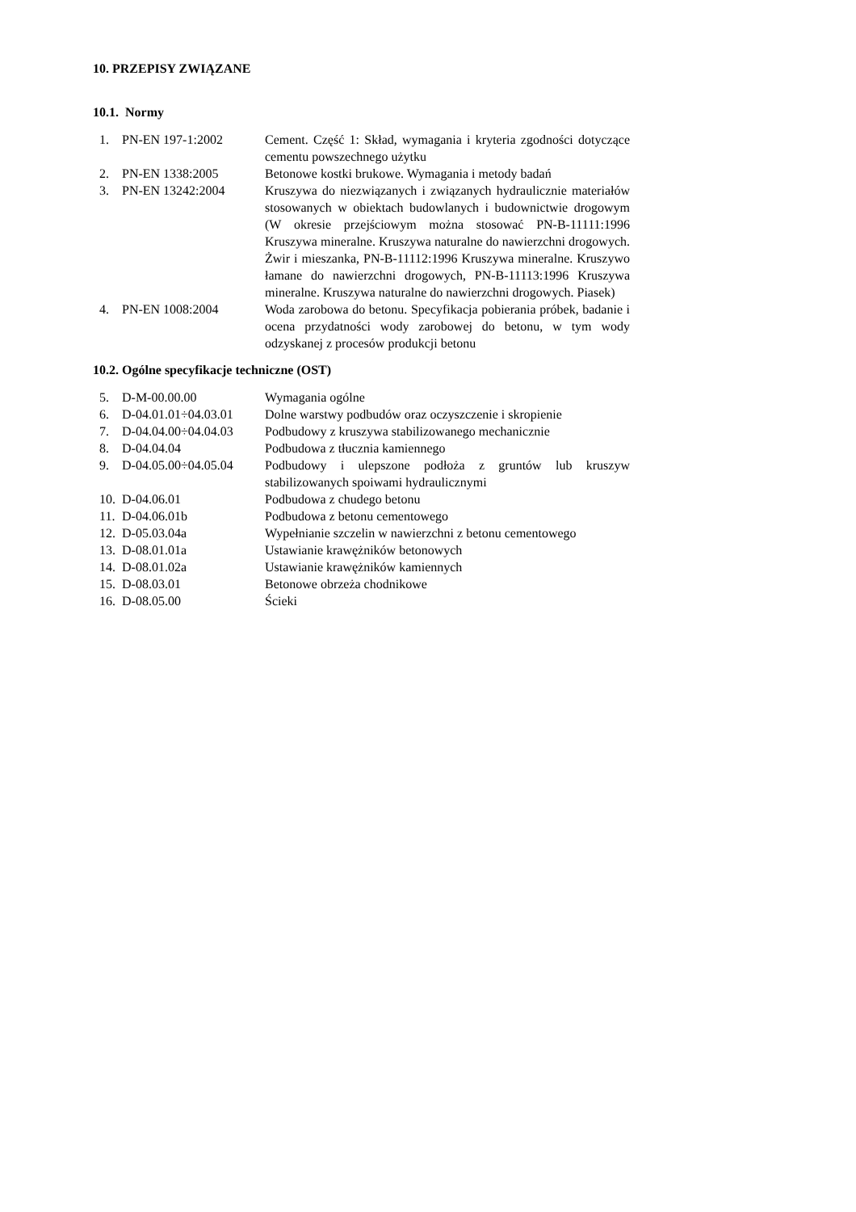10. PRZEPISY ZWIĄZANE
10.1. Normy
| 1. | PN-EN 197-1:2002 | Cement. Część 1: Skład, wymagania i kryteria zgodności dotyczące cementu powszechnego użytku |
| 2. | PN-EN 1338:2005 | Betonowe kostki brukowe. Wymagania i metody badań |
| 3. | PN-EN 13242:2004 | Kruszywa do niezwiązanych i związanych hydraulicznie materiałów stosowanych w obiektach budowlanych i budownictwie drogowym (W okresie przejściowym można stosować PN-B-11111:1996 Kruszywa mineralne. Kruszywa naturalne do nawierzchni drogowych. Żwir i mieszanka, PN-B-11112:1996 Kruszywa mineralne. Kruszywo łamane do nawierzchni drogowych, PN-B-11113:1996 Kruszywa mineralne. Kruszywa naturalne do nawierzchni drogowych. Piasek) |
| 4. | PN-EN 1008:2004 | Woda zarobowa do betonu. Specyfikacja pobierania próbek, badanie i ocena przydatności wody zarobowej do betonu, w tym wody odzyskanej z procesów produkcji betonu |
10.2. Ogólne specyfikacje techniczne (OST)
| 5. | D-M-00.00.00 | Wymagania ogólne |
| 6. | D-04.01.01÷04.03.01 | Dolne warstwy podbudów oraz oczyszczenie i skropienie |
| 7. | D-04.04.00÷04.04.03 | Podbudowy z kruszywa stabilizowanego mechanicznie |
| 8. | D-04.04.04 | Podbudowa z tłucznia kamiennego |
| 9. | D-04.05.00÷04.05.04 | Podbudowy i ulepszone podłoża z gruntów lub kruszyw stabilizowanych spoiwami hydraulicznymi |
| 10. | D-04.06.01 | Podbudowa z chudego betonu |
| 11. | D-04.06.01b | Podbudowa z betonu cementowego |
| 12. | D-05.03.04a | Wypełnianie szczelin w nawierzchni z betonu cementowego |
| 13. | D-08.01.01a | Ustawianie krawężników betonowych |
| 14. | D-08.01.02a | Ustawianie krawężników kamiennych |
| 15. | D-08.03.01 | Betonowe obrzeża chodnikowe |
| 16. | D-08.05.00 | Ścieki |